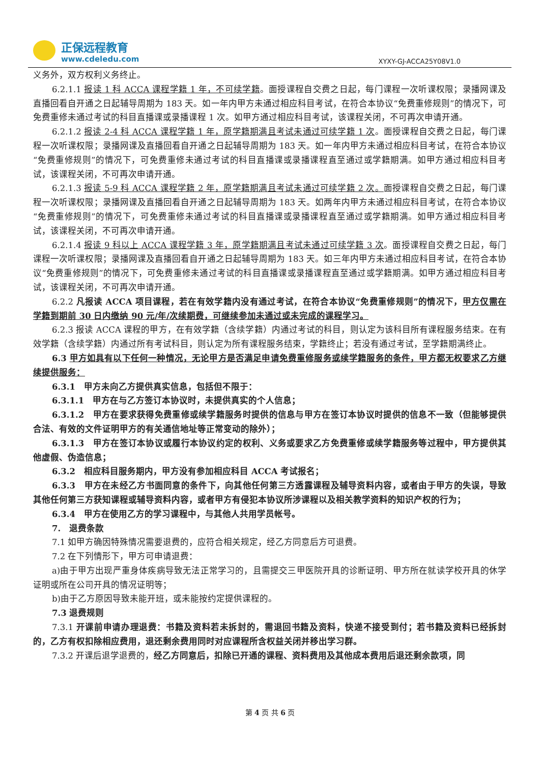正保远程教育
www.cdeledu.com
XYXY-GJ-ACCA25Y08V1.0
义务外，双方权利义务终止。
6.2.1.1 报读 1 科 ACCA 课程学籍 1 年，不可续学籍。面授课程自交费之日起，每门课程一次听课权限；录播网课及直播回看自开通之日起辅导周期为 183 天。如一年内甲方未通过相应科目考试，在符合本协议“免费重修规则”的情况下，可免费重修未通过考试的科目直播课或录播课程 1 次。如甲方通过相应科目考试，该课程关闭，不可再次申请开通。
6.2.1.2 报读 2-4 科 ACCA 课程学籍 1 年，原学籍期满且考试未通过可续学籍 1 次。面授课程自交费之日起，每门课程一次听课权限；录播网课及直播回看自开通之日起辅导周期为 183 天。如一年内甲方未通过相应科目考试，在符合本协议“免费重修规则”的情况下，可免费重修未通过考试的科目直播课或录播课程直至通过或学籍期满。如甲方通过相应科目考试，该课程关闭，不可再次申请开通。
6.2.1.3 报读 5-9 科 ACCA 课程学籍 2 年，原学籍期满且考试未通过可续学籍 2 次。面授课程自交费之日起，每门课程一次听课权限；录播网课及直播回看自开通之日起辅导周期为 183 天。如两年内甲方未通过相应科目考试，在符合本协议“免费重修规则”的情况下，可免费重修未通过考试的科目直播课或录播课程直至通过或学籍期满。如甲方通过相应科目考试，该课程关闭，不可再次申请开通。
6.2.1.4 报读 9 科以上 ACCA 课程学籍 3 年，原学籍期满且考试未通过可续学籍 3 次。面授课程自交费之日起，每门课程一次听课权限；录播网课及直播回看自开通之日起辅导周期为 183 天。如三年内甲方未通过相应科目考试，在符合本协议“免费重修规则”的情况下，可免费重修未通过考试的科目直播课或录播课程直至通过或学籍期满。如甲方通过相应科目考试，该课程关闭，不可再次申请开通。
6.2.2 凡报读 ACCA 项目课程，若在有效学籍内没有通过考试，在符合本协议“免费重修规则”的情况下，甲方仅需在学籍到期前 30 日内缴纳 90 元/年/次续期费，可继续参加未通过或未完成的课程学习。
6.2.3 报读 ACCA 课程的甲方，在有效学籍（含续学籍）内通过考试的科目，则认定为该科目所有课程服务结束。在有效学籍（含续学籍）内通过所有考试科目，则认定为所有课程服务结束，学籍终止；若没有通过考试，至学籍期满终止。
6.3 甲方如具有以下任何一种情况，无论甲方是否满足申请免费重修服务或续学籍服务的条件，甲方都无权要求乙方继续提供服务：
6.3.1　甲方未向乙方提供真实信息，包括但不限于：
6.3.1.1　甲方在与乙方签订本协议时，未提供真实的个人信息；
6.3.1.2　甲方在要求获得免费重修或续学籍服务时提供的信息与甲方在签订本协议时提供的信息不一致（但能够提供合法、有效的文件证明甲方的有关通信地址等正常变动的除外）；
6.3.1.3　甲方在签订本协议或履行本协议约定的权利、义务或要求乙方免费重修或续学籍服务等过程中，甲方提供其他虚假、伪造信息；
6.3.2　相应科目服务期内，甲方没有参加相应科目 ACCA 考试报名；
6.3.3　甲方在未经乙方书面同意的条件下，向其他任何第三方透露课程及辅导资料内容，或者由于甲方的失误，导致其他任何第三方获知课程或辅导资料内容，或者甲方有侵犯本协议所涉课程以及相关教学资料的知识产权的行为；
6.3.4　甲方在使用乙方的学习课程中，与其他人共用学员帐号。
7.　退费条款
7.1 如甲方确因特殊情况需要退费的，应符合相关规定，经乙方同意后方可退费。
7.2 在下列情形下，甲方可申请退费：
a)由于甲方出现严重身体疾病导致无法正常学习的，且需提交三甲医院开具的诊断证明、甲方所在就读学校开具的休学证明或所在公司开具的情况证明等；
b)由于乙方原因导致未能开班，或未能按约定提供课程的。
7.3 退费规则
7.3.1 开课前申请办理退费：书籍及资料若未拆封的，需退回书籍及资料，快递不接受到付；若书籍及资料已经拆封的，乙方有权扣除相应费用，退还剩余费用同时对应课程所含权益关闭并移出学习群。
7.3.2 开课后退学退费的，经乙方同意后，扣除已开通的课程、资料费用及其他成本费用后退还剩余款项，同
第 4 页 共 6 页